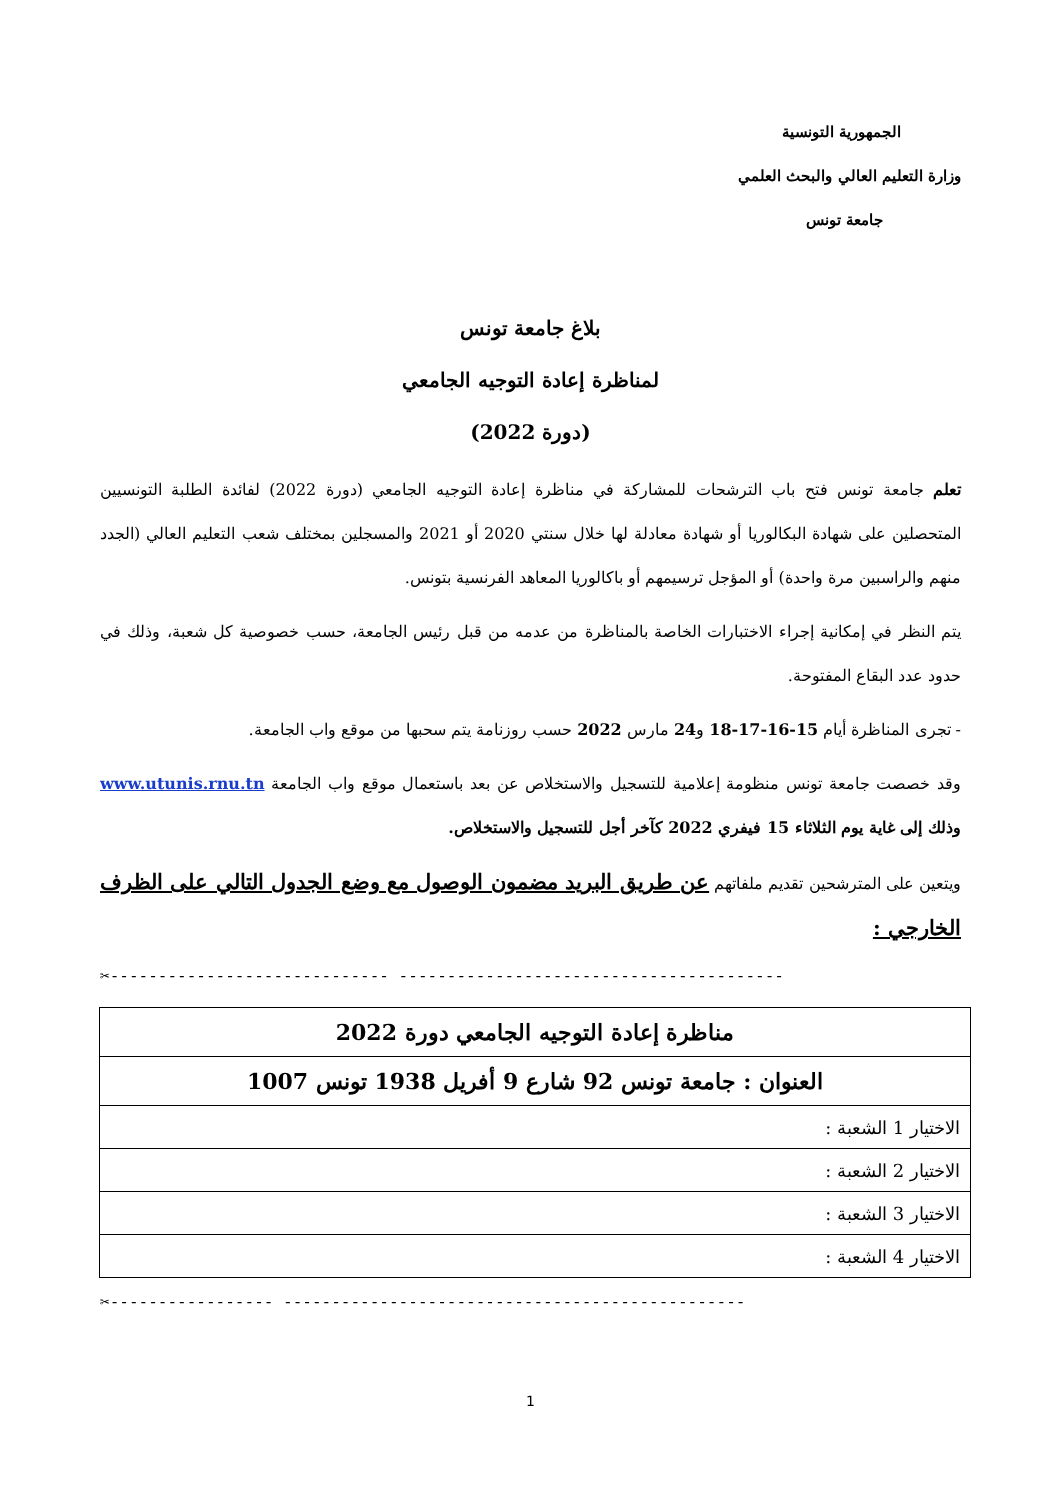الجمهورية التونسية
وزارة التعليم العالي والبحث العلمي
جامعة تونس
بلاغ جامعة تونس
لمناظرة إعادة التوجيه الجامعي
(دورة 2022)
تعلم جامعة تونس فتح باب الترشحات للمشاركة في مناظرة إعادة التوجيه الجامعي (دورة 2022) لفائدة الطلبة التونسيين المتحصلين على شهادة البكالوريا أو شهادة معادلة لها خلال سنتي 2020 أو 2021 والمسجلين بمختلف شعب التعليم العالي (الجدد منهم والراسبين مرة واحدة) أو المؤجل ترسيمهم أو باكالوريا المعاهد الفرنسية بتونس.
يتم النظر في إمكانية إجراء الاختبارات الخاصة بالمناظرة من عدمه من قبل رئيس الجامعة، حسب خصوصية كل شعبة، وذلك في حدود عدد البقاع المفتوحة.
- تجرى المناظرة أيام 15-16-17-18 و24 مارس 2022 حسب روزنامة يتم سحبها من موقع واب الجامعة.
وقد خصصت جامعة تونس منظومة إعلامية للتسجيل والاستخلاص عن بعد باستعمال موقع واب الجامعة www.utunis.rnu.tn وذلك إلى غاية يوم الثلاثاء 15 فيفري 2022 كآخر أجل للتسجيل والاستخلاص.
ويتعين على المترشحين تقديم ملفاتهم عن طريق البريد مضمون الوصول مع وضع الجدول التالي على الظرف الخارجي :
✂----------------------------- ----------------------------------------
| مناظرة إعادة التوجيه الجامعي دورة 2022 |
| العنوان : جامعة تونس 92 شارع 9 أفريل 1938 تونس 1007 |
| الاختيار 1 الشعبة : |
| الاختيار 2 الشعبة : |
| الاختيار 3 الشعبة : |
| الاختيار 4 الشعبة : |
✂----------------- ------------------------------------------------
1